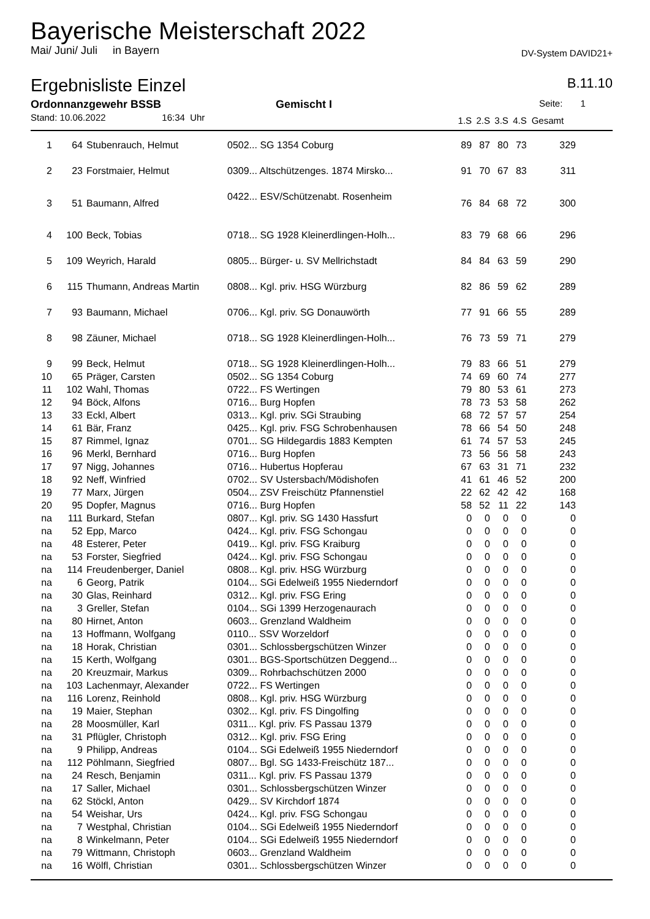Bayerische Meisterschaft 2022
Mai/ Juni/ Juli in Bayern DV-System DAVID21+
Ergebnisliste Einzel B.11.10
Ordonnanzgewehr BSSB Gemischt I Seite: 1
| Stand: 10.06.2022 16:34 Uhr | | | | 1.S | 2.S | 3.S | 4.S | Gesamt | |
| --- | --- | --- | --- | --- | --- | --- | --- | --- | --- |
| 1 | 64 | Stubenrauch, Helmut | 0502... SG 1354 Coburg | 89 | 87 | 80 | 73 | 329 | |
| 2 | 23 | Forstmaier, Helmut | 0309... Altschützenges. 1874 Mirsko... | 91 | 70 | 67 | 83 | 311 | |
| 3 | 51 | Baumann, Alfred | 0422... ESV/Schützenabt. Rosenheim | 76 | 84 | 68 | 72 | 300 | |
| 4 | 100 | Beck, Tobias | 0718... SG 1928 Kleinerdlingen-Holh... | 83 | 79 | 68 | 66 | 296 | |
| 5 | 109 | Weyrich, Harald | 0805... Bürger- u. SV Mellrichstadt | 84 | 84 | 63 | 59 | 290 | |
| 6 | 115 | Thumann, Andreas Martin | 0808... Kgl. priv. HSG Würzburg | 82 | 86 | 59 | 62 | 289 | |
| 7 | 93 | Baumann, Michael | 0706... Kgl. priv. SG Donauwörth | 77 | 91 | 66 | 55 | 289 | |
| 8 | 98 | Zäuner, Michael | 0718... SG 1928 Kleinerdlingen-Holh... | 76 | 73 | 59 | 71 | 279 | |
| 9 | 99 | Beck, Helmut | 0718... SG 1928 Kleinerdlingen-Holh... | 79 | 83 | 66 | 51 | 279 | |
| 10 | 65 | Präger, Carsten | 0502... SG 1354 Coburg | 74 | 69 | 60 | 74 | 277 | |
| 11 | 102 | Wahl, Thomas | 0722... FS Wertingen | 79 | 80 | 53 | 61 | 273 | |
| 12 | 94 | Böck, Alfons | 0716... Burg Hopfen | 78 | 73 | 53 | 58 | 262 | |
| 13 | 33 | Eckl, Albert | 0313... Kgl. priv. SGi Straubing | 68 | 72 | 57 | 57 | 254 | |
| 14 | 61 | Bär, Franz | 0425... Kgl. priv. FSG Schrobenhausen | 78 | 66 | 54 | 50 | 248 | |
| 15 | 87 | Rimmel, Ignaz | 0701... SG Hildegardis 1883 Kempten | 61 | 74 | 57 | 53 | 245 | |
| 16 | 96 | Merkl, Bernhard | 0716... Burg Hopfen | 73 | 56 | 56 | 58 | 243 | |
| 17 | 97 | Nigg, Johannes | 0716... Hubertus Hopferau | 67 | 63 | 31 | 71 | 232 | |
| 18 | 92 | Neff, Winfried | 0702... SV Ustersbach/Mödishofen | 41 | 61 | 46 | 52 | 200 | |
| 19 | 77 | Marx, Jürgen | 0504... ZSV Freischütz Pfannenstiel | 22 | 62 | 42 | 42 | 168 | |
| 20 | 95 | Dopfer, Magnus | 0716... Burg Hopfen | 58 | 52 | 11 | 22 | 143 | |
| na | 111 | Burkard, Stefan | 0807... Kgl. priv. SG 1430 Hassfurt | 0 | 0 | 0 | 0 | 0 | |
| na | 52 | Epp, Marco | 0424... Kgl. priv. FSG Schongau | 0 | 0 | 0 | 0 | 0 | |
| na | 48 | Esterer, Peter | 0419... Kgl. priv. FSG Kraiburg | 0 | 0 | 0 | 0 | 0 | |
| na | 53 | Forster, Siegfried | 0424... Kgl. priv. FSG Schongau | 0 | 0 | 0 | 0 | 0 | |
| na | 114 | Freudenberger, Daniel | 0808... Kgl. priv. HSG Würzburg | 0 | 0 | 0 | 0 | 0 | |
| na | 6 | Georg, Patrik | 0104... SGi Edelweiß 1955 Niederndorf | 0 | 0 | 0 | 0 | 0 | |
| na | 30 | Glas, Reinhard | 0312... Kgl. priv. FSG Ering | 0 | 0 | 0 | 0 | 0 | |
| na | 3 | Greller, Stefan | 0104... SGi 1399 Herzogenaurach | 0 | 0 | 0 | 0 | 0 | |
| na | 80 | Hirnet, Anton | 0603... Grenzland Waldheim | 0 | 0 | 0 | 0 | 0 | |
| na | 13 | Hoffmann, Wolfgang | 0110... SSV Worzeldorf | 0 | 0 | 0 | 0 | 0 | |
| na | 18 | Horak, Christian | 0301... Schlossbergschützen Winzer | 0 | 0 | 0 | 0 | 0 | |
| na | 15 | Kerth, Wolfgang | 0301... BGS-Sportschützen Deggend... | 0 | 0 | 0 | 0 | 0 | |
| na | 20 | Kreuzmair, Markus | 0309... Rohrbachschützen 2000 | 0 | 0 | 0 | 0 | 0 | |
| na | 103 | Lachenmayr, Alexander | 0722... FS Wertingen | 0 | 0 | 0 | 0 | 0 | |
| na | 116 | Lorenz, Reinhold | 0808... Kgl. priv. HSG Würzburg | 0 | 0 | 0 | 0 | 0 | |
| na | 19 | Maier, Stephan | 0302... Kgl. priv. FS Dingolfing | 0 | 0 | 0 | 0 | 0 | |
| na | 28 | Moosmüller, Karl | 0311... Kgl. priv. FS Passau 1379 | 0 | 0 | 0 | 0 | 0 | |
| na | 31 | Pflügler, Christoph | 0312... Kgl. priv. FSG Ering | 0 | 0 | 0 | 0 | 0 | |
| na | 9 | Philipp, Andreas | 0104... SGi Edelweiß 1955 Niederndorf | 0 | 0 | 0 | 0 | 0 | |
| na | 112 | Pöhlmann, Siegfried | 0807... Bgl. SG 1433-Freischütz 187... | 0 | 0 | 0 | 0 | 0 | |
| na | 24 | Resch, Benjamin | 0311... Kgl. priv. FS Passau 1379 | 0 | 0 | 0 | 0 | 0 | |
| na | 17 | Saller, Michael | 0301... Schlossbergschützen Winzer | 0 | 0 | 0 | 0 | 0 | |
| na | 62 | Stöckl, Anton | 0429... SV Kirchdorf 1874 | 0 | 0 | 0 | 0 | 0 | |
| na | 54 | Weishar, Urs | 0424... Kgl. priv. FSG Schongau | 0 | 0 | 0 | 0 | 0 | |
| na | 7 | Westphal, Christian | 0104... SGi Edelweiß 1955 Niederndorf | 0 | 0 | 0 | 0 | 0 | |
| na | 8 | Winkelmann, Peter | 0104... SGi Edelweiß 1955 Niederndorf | 0 | 0 | 0 | 0 | 0 | |
| na | 79 | Wittmann, Christoph | 0603... Grenzland Waldheim | 0 | 0 | 0 | 0 | 0 | |
| na | 16 | Wölfl, Christian | 0301... Schlossbergschützen Winzer | 0 | 0 | 0 | 0 | 0 | |